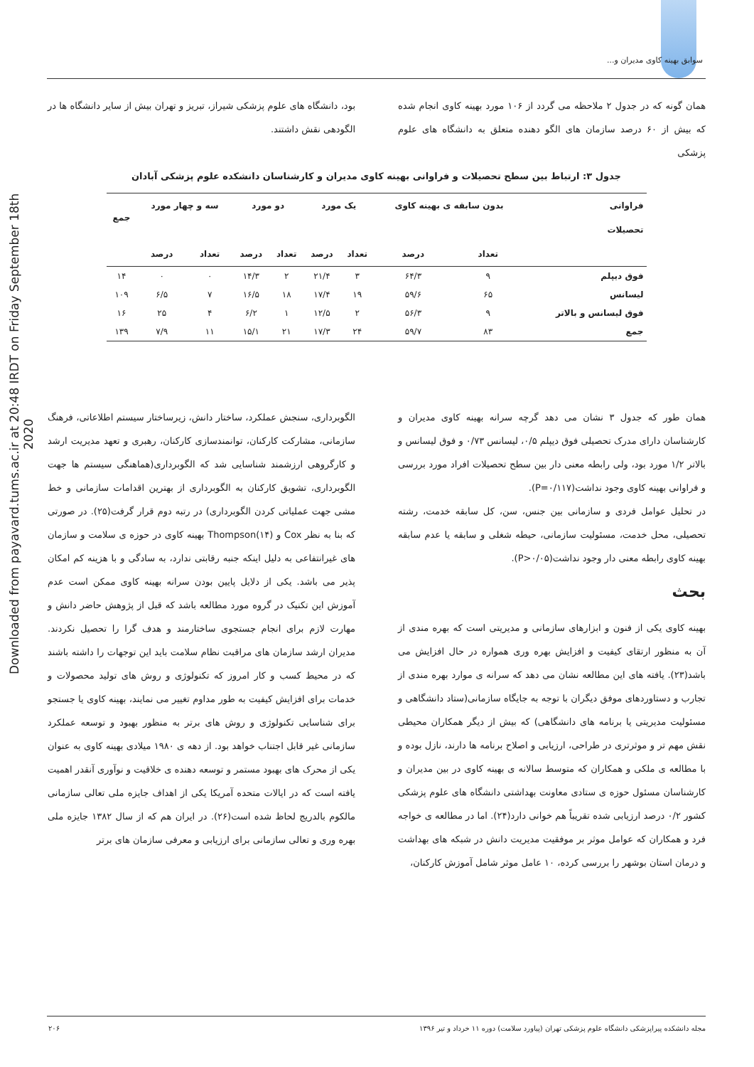Downloaded from payavard.tums.ac.ir at 20:48 IRDT on Friday September 18th 2020
سوابق بهینه کاوی مدیران و...
همان گونه که در جدول ۲ ملاحظه می گردد از ۱۰۶ مورد بهینه کاوی انجام شده که بیش از ۶۰ درصد سازمان های الگو دهنده متعلق به دانشگاه های علوم پزشکی
بود، دانشگاه های علوم پزشکی شیراز، تبریز و تهران بیش از سایر دانشگاه ها در الگودهی نقش داشتند.
جدول ۳: ارتباط بین سطح تحصیلات و فراوانی بهینه کاوی مدیران و کارشناسان دانشکده علوم پزشکی آبادان
| فراوانی | بدون سابقه ی بهینه کاوی | | یک مورد | | دو مورد | | سه و چهار مورد | | جمع |
| --- | --- | --- | --- | --- | --- | --- | --- | --- | --- |
| تحصیلات | | | | | | | | | |
| | تعداد | درصد | تعداد | درصد | تعداد | درصد | تعداد | درصد | |
| فوق دیپلم | ۹ | ۶۴/۳ | ۳ | ۲۱/۴ | ۲ | ۱۴/۳ | ۰ | ۰ | ۱۴ |
| لیسانس | ۶۵ | ۵۹/۶ | ۱۹ | ۱۷/۴ | ۱۸ | ۱۶/۵ | ۷ | ۶/۵ | ۱۰۹ |
| فوق لیسانس و بالاتر | ۹ | ۵۶/۳ | ۲ | ۱۲/۵ | ۱ | ۶/۲ | ۴ | ۲۵ | ۱۶ |
| جمع | ۸۳ | ۵۹/۷ | ۲۴ | ۱۷/۳ | ۲۱ | ۱۵/۱ | ۱۱ | ۷/۹ | ۱۳۹ |
همان طور که جدول ۳ نشان می دهد گرچه سرانه بهینه کاوی مدیران و کارشناسان دارای مدرک تحصیلی فوق دیپلم ۰/۵، لیسانس ۰/۷۳ و فوق لیسانس و بالاتر ۱/۲ مورد بود، ولی رابطه معنی دار بین سطح تحصیلات افراد مورد بررسی و فراوانی بهینه کاوی وجود نداشت(P=۰/۱۱۷).
در تحلیل عوامل فردی و سازمانی بین جنس، سن، کل سابقه خدمت، رشته تحصیلی، محل خدمت، مسئولیت سازمانی، حیطه شغلی و سابقه یا عدم سابقه بهینه کاوی رابطه معنی دار وجود نداشت(P>۰/۰۵).
بحث
بهینه کاوی یکی از فنون و ابزارهای سازمانی و مدیریتی است که بهره مندی از آن به منظور ارتقای کیفیت و افزایش بهره وری همواره در حال افزایش می باشد(۲۳). یافته های این مطالعه نشان می دهد که سرانه ی موارد بهره مندی از تجارب و دستاوردهای موفق دیگران با توجه به جایگاه سازمانی(ستاد دانشگاهی و مسئولیت مدیریتی یا برنامه های دانشگاهی) که بیش از دیگر همکاران محیطی نقش مهم تر و موثرتری در طراحی، ارزیابی و اصلاح برنامه ها دارند، نازل بوده و با مطالعه ی ملکی و همکاران که متوسط سالانه ی بهینه کاوی در بین مدیران و کارشناسان مسئول حوزه ی ستادی معاونت بهداشتی دانشگاه های علوم پزشکی کشور ۰/۲ درصد ارزیابی شده تقریباً هم خوانی دارد(۲۴). اما در مطالعه ی خواجه فرد و همکاران که عوامل موثر بر موفقیت مدیریت دانش در شبکه های بهداشت و درمان استان بوشهر را بررسی کرده، ۱۰ عامل موثر شامل آموزش کارکنان،
الگوبرداری، سنجش عملکرد، ساختار دانش، زیرساختار سیستم اطلاعاتی، فرهنگ سازمانی، مشارکت کارکنان، توانمندسازی کارکنان، رهبری و تعهد مدیریت ارشد و کارگروهی ارزشمند شناسایی شد که الگوبرداری(هماهنگی سیستم ها جهت الگوبرداری، تشویق کارکنان به الگوبرداری از بهترین اقدامات سازمانی و خط مشی جهت عملیاتی کردن الگوبرداری) در رتبه دوم قرار گرفت(۲۵). در صورتی که بنا به نظر Cox و Thompson(۱۴) بهینه کاوی در حوزه ی سلامت و سازمان های غیرانتفاعی به دلیل اینکه جنبه رقابتی ندارد، به سادگی و با هزینه کم امکان پذیر می باشد. یکی از دلایل پایین بودن سرانه بهینه کاوی ممکن است عدم آموزش این تکنیک در گروه مورد مطالعه باشد که قبل از پژوهش حاضر دانش و مهارت لازم برای انجام جستجوی ساختارمند و هدف گرا را تحصیل نکردند. مدیران ارشد سازمان های مراقبت نظام سلامت باید این توجهات را داشته باشند که در محیط کسب و کار امروز که تکنولوژی و روش های تولید محصولات و خدمات برای افزایش کیفیت به طور مداوم تغییر می نمایند، بهینه کاوی یا جستجو برای شناسایی تکنولوژی و روش های برتر به منظور بهبود و توسعه عملکرد سازمانی غیر قابل اجتناب خواهد بود. از دهه ی ۱۹۸۰ میلادی بهینه کاوی به عنوان یکی از محرک های بهبود مستمر و توسعه دهنده ی خلاقیت و نوآوری آنقدر اهمیت یافته است که در ایالات متحده آمریکا یکی از اهداف جایزه ملی تعالی سازمانی مالکوم بالدریج لحاظ شده است(۲۶). در ایران هم که از سال ۱۳۸۲ جایزه ملی بهره وری و تعالی سازمانی برای ارزیابی و معرفی سازمان های برتر
مجله دانشکده پیراپزشکی دانشگاه علوم پزشکی تهران (پیاورد سلامت) دوره ۱۱ خرداد و تیر ۱۳۹۶ ۲۰۶